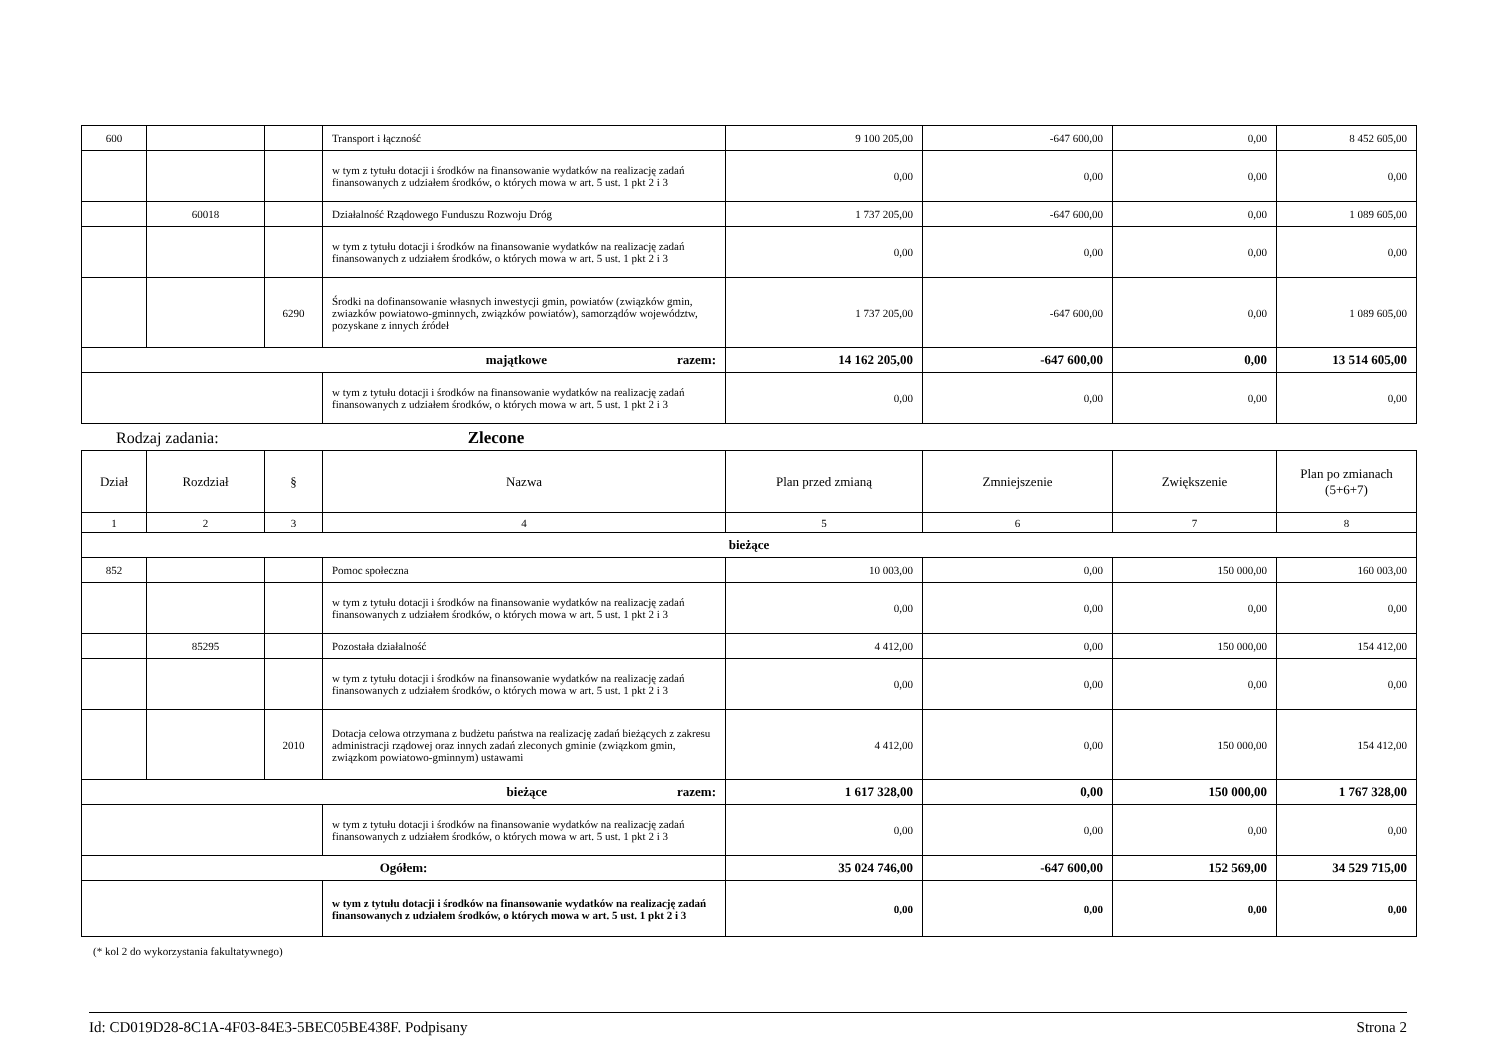| 600 | | | Transport i łączność | 9 100 205,00 | -647 600,00 | 0,00 | 8 452 605,00 |
| | | | w tym z tytułu dotacji i środków na finansowanie wydatków na realizację zadań finansowanych z udziałem środków, o których mowa w art. 5 ust. 1 pkt 2 i 3 | 0,00 | 0,00 | 0,00 | 0,00 |
| | 60018 | | Działalność Rządowego Funduszu Rozwoju Dróg | 1 737 205,00 | -647 600,00 | 0,00 | 1 089 605,00 |
| | | | w tym z tytułu dotacji i środków na finansowanie wydatków na realizację zadań finansowanych z udziałem środków, o których mowa w art. 5 ust. 1 pkt 2 i 3 | 0,00 | 0,00 | 0,00 | 0,00 |
| | | 6290 | Środki na dofinansowanie własnych inwestycji gmin, powiatów (związków gmin, zwiazków powiatowo-gminnych, związków powiatów), samorządów województw, pozyskane z innych źródeł | 1 737 205,00 | -647 600,00 | 0,00 | 1 089 605,00 |
| majątkowe razem: | | | | 14 162 205,00 | -647 600,00 | 0,00 | 13 514 605,00 |
| | | | w tym z tytułu dotacji i środków na finansowanie wydatków na realizację zadań finansowanych z udziałem środków, o których mowa w art. 5 ust. 1 pkt 2 i 3 | 0,00 | 0,00 | 0,00 | 0,00 |
Rodzaj zadania: Zlecone
| Dział | Rozdział | § | Nazwa | Plan przed zmianą | Zmniejszenie | Zwiększenie | Plan po zmianach (5+6+7) |
| --- | --- | --- | --- | --- | --- | --- | --- |
| 1 | 2 | 3 | 4 | 5 | 6 | 7 | 8 |
| bieżące | | | | | | | |
| 852 | | | Pomoc społeczna | 10 003,00 | 0,00 | 150 000,00 | 160 003,00 |
| | | | w tym z tytułu dotacji i środków na finansowanie wydatków na realizację zadań finansowanych z udziałem środków, o których mowa w art. 5 ust. 1 pkt 2 i 3 | 0,00 | 0,00 | 0,00 | 0,00 |
| | 85295 | | Pozostała działalność | 4 412,00 | 0,00 | 150 000,00 | 154 412,00 |
| | | | w tym z tytułu dotacji i środków na finansowanie wydatków na realizację zadań finansowanych z udziałem środków, o których mowa w art. 5 ust. 1 pkt 2 i 3 | 0,00 | 0,00 | 0,00 | 0,00 |
| | | 2010 | Dotacja celowa otrzymana z budżetu państwa na realizację zadań bieżących z zakresu administracji rządowej oraz innych zadań zleconych gminie (związkom gmin, związkom powiatowo-gminnym) ustawami | 4 412,00 | 0,00 | 150 000,00 | 154 412,00 |
| bieżące razem: | | | | 1 617 328,00 | 0,00 | 150 000,00 | 1 767 328,00 |
| | | | w tym z tytułu dotacji i środków na finansowanie wydatków na realizację zadań finansowanych z udziałem środków, o których mowa w art. 5 ust. 1 pkt 2 i 3 | 0,00 | 0,00 | 0,00 | 0,00 |
| Ogółem: | | | | 35 024 746,00 | -647 600,00 | 152 569,00 | 34 529 715,00 |
| | | | w tym z tytułu dotacji i środków na finansowanie wydatków na realizację zadań finansowanych z udziałem środków, o których mowa w art. 5 ust. 1 pkt 2 i 3 | 0,00 | 0,00 | 0,00 | 0,00 |
(* kol 2 do wykorzystania fakultatywnego)
Id: CD019D28-8C1A-4F03-84E3-5BEC05BE438F. Podpisany Strona 2